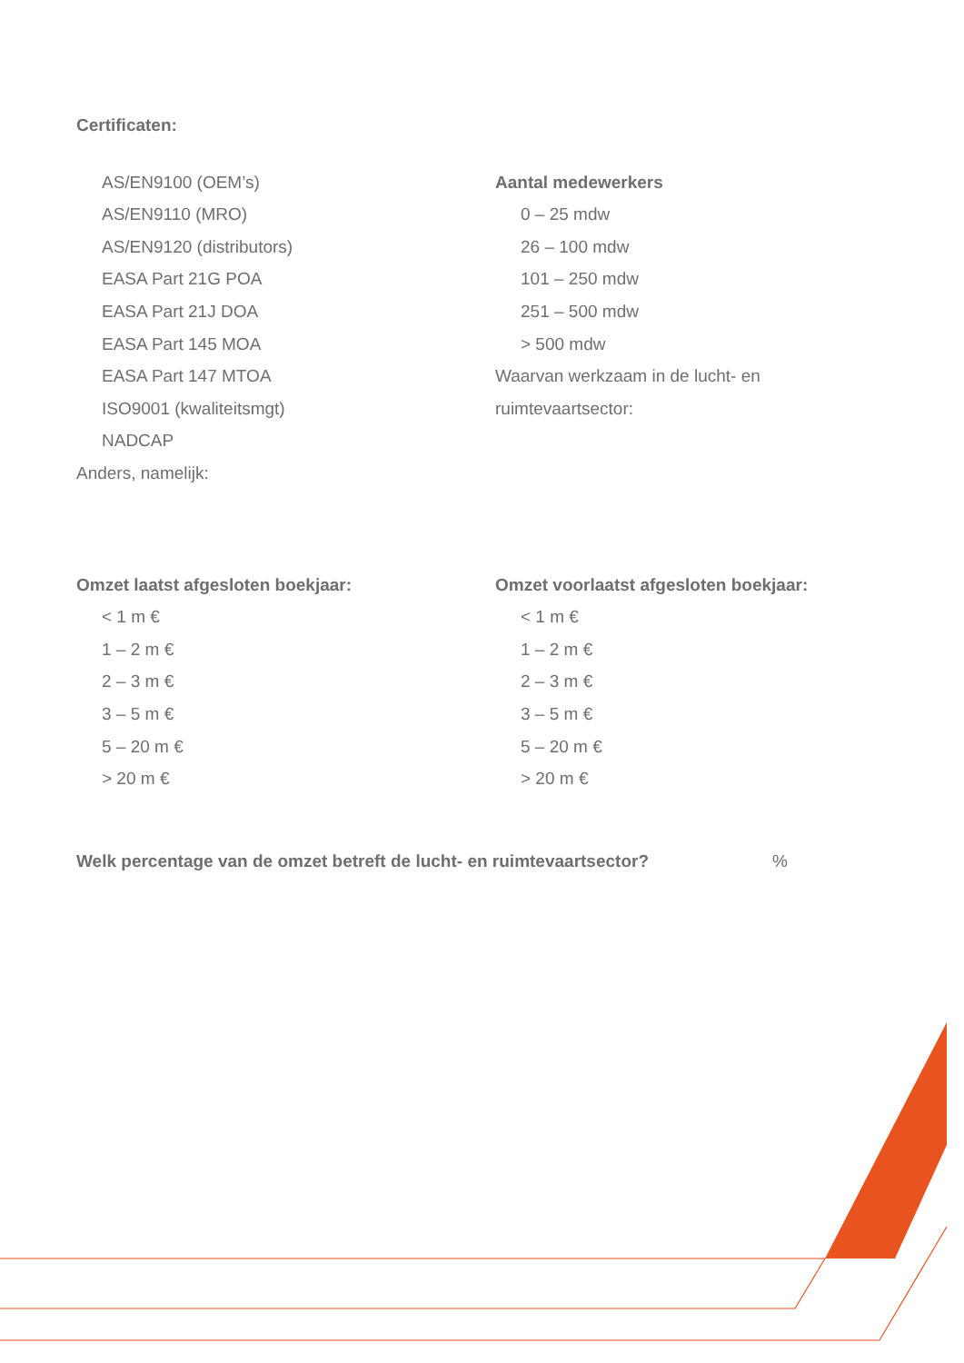Certificaten:
AS/EN9100 (OEM’s)
AS/EN9110 (MRO)
AS/EN9120 (distributors)
EASA Part 21G POA
EASA Part 21J DOA
EASA Part 145 MOA
EASA Part 147 MTOA
ISO9001 (kwaliteitsmgt)
NADCAP
Anders, namelijk:
Aantal medewerkers
0 – 25 mdw
26 – 100 mdw
101 – 250 mdw
251 – 500 mdw
> 500 mdw
Waarvan werkzaam in de lucht- en
ruimtevaartsector:
Omzet laatst afgesloten boekjaar:
< 1 m €
1 – 2 m €
2 – 3 m €
3 – 5 m €
5 – 20 m €
> 20 m €
Omzet voorlaatst afgesloten boekjaar:
< 1 m €
1 – 2 m €
2 – 3 m €
3 – 5 m €
5 – 20 m €
> 20 m €
Welk percentage van de omzet betreft de lucht- en ruimtevaartsector?%